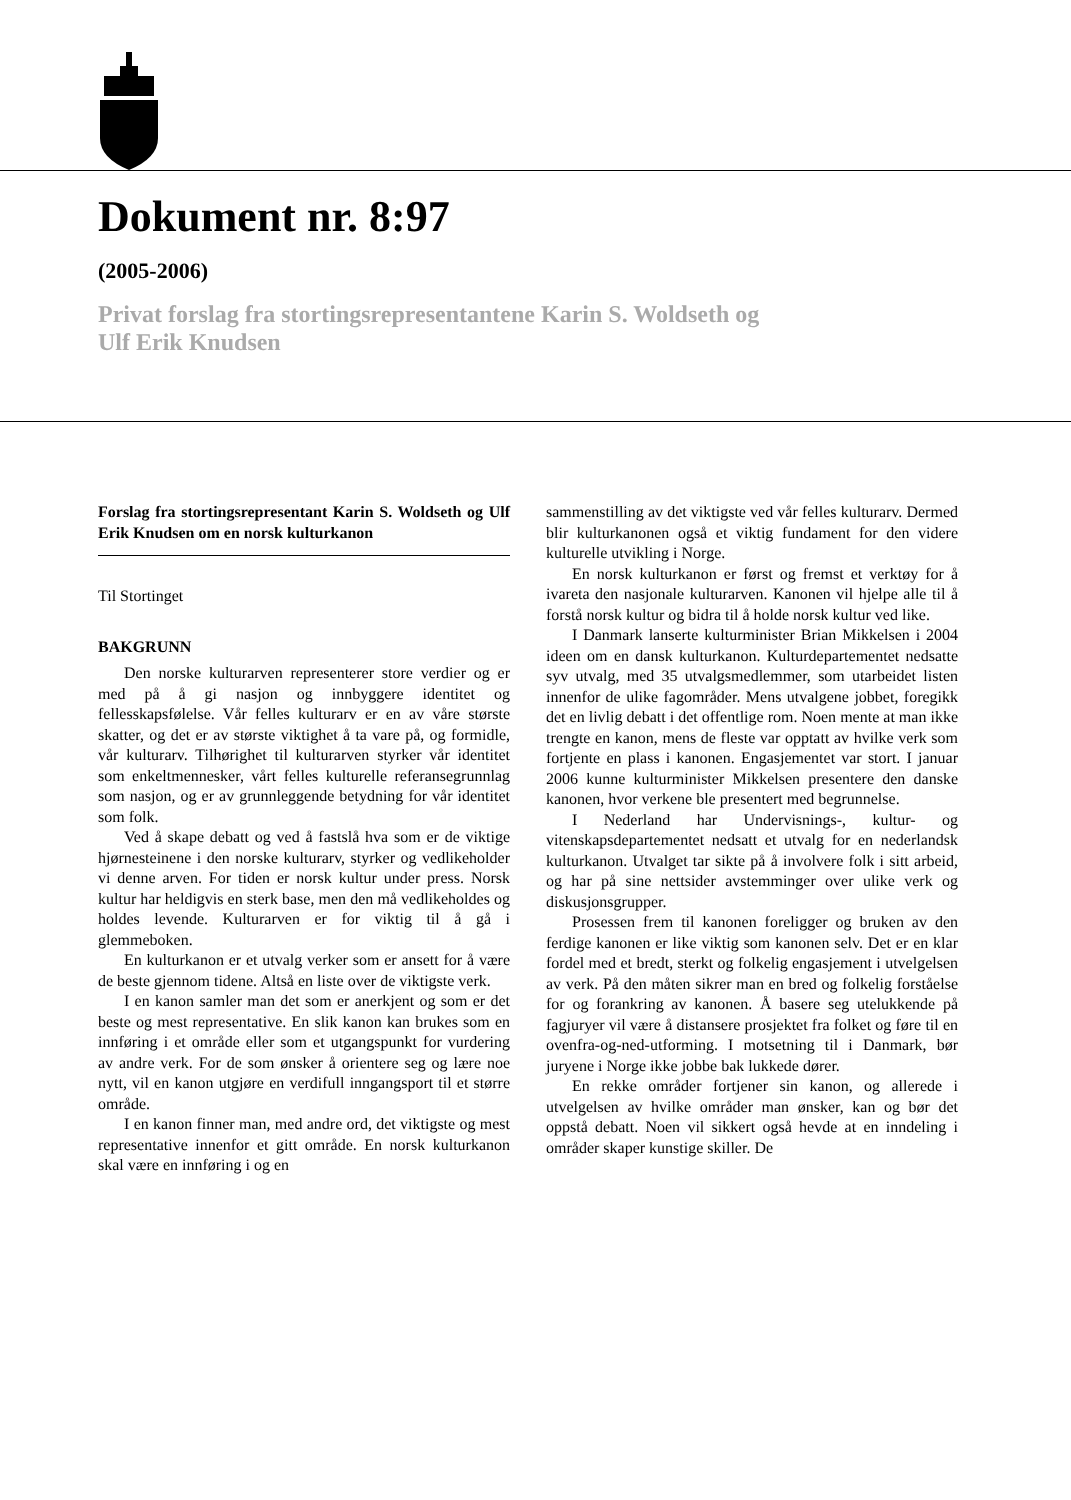Dokument nr. 8:97
(2005-2006)
Privat forslag fra stortingsrepresentantene Karin S. Woldseth og
Ulf Erik Knudsen
Forslag fra stortingsrepresentant Karin S. Woldseth og Ulf Erik Knudsen om en norsk kulturkanon
Til Stortinget
BAKGRUNN
Den norske kulturarven representerer store verdier og er med på å gi nasjon og innbyggere identitet og fellesskapsfølelse. Vår felles kulturarv er en av våre største skatter, og det er av største viktighet å ta vare på, og formidle, vår kulturarv. Tilhørighet til kulturarven styrker vår identitet som enkeltmennesker, vårt felles kulturelle referansegrunnlag som nasjon, og er av grunnleggende betydning for vår identitet som folk.
Ved å skape debatt og ved å fastslå hva som er de viktige hjørnesteinene i den norske kulturarv, styrker og vedlikeholder vi denne arven. For tiden er norsk kultur under press. Norsk kultur har heldigvis en sterk base, men den må vedlikeholdes og holdes levende. Kulturarven er for viktig til å gå i glemmeboken.
En kulturkanon er et utvalg verker som er ansett for å være de beste gjennom tidene. Altså en liste over de viktigste verk.
I en kanon samler man det som er anerkjent og som er det beste og mest representative. En slik kanon kan brukes som en innføring i et område eller som et utgangspunkt for vurdering av andre verk. For de som ønsker å orientere seg og lære noe nytt, vil en kanon utgjøre en verdifull inngangsport til et større område.
I en kanon finner man, med andre ord, det viktigste og mest representative innenfor et gitt område. En norsk kulturkanon skal være en innføring i og en
sammenstilling av det viktigste ved vår felles kulturarv. Dermed blir kulturkanonen også et viktig fundament for den videre kulturelle utvikling i Norge.
En norsk kulturkanon er først og fremst et verktøy for å ivareta den nasjonale kulturarven. Kanonen vil hjelpe alle til å forstå norsk kultur og bidra til å holde norsk kultur ved like.
I Danmark lanserte kulturminister Brian Mikkelsen i 2004 ideen om en dansk kulturkanon. Kulturdepartementet nedsatte syv utvalg, med 35 utvalgsmedlemmer, som utarbeidet listen innenfor de ulike fagområder. Mens utvalgene jobbet, foregikk det en livlig debatt i det offentlige rom. Noen mente at man ikke trengte en kanon, mens de fleste var opptatt av hvilke verk som fortjente en plass i kanonen. Engasjementet var stort. I januar 2006 kunne kulturminister Mikkelsen presentere den danske kanonen, hvor verkene ble presentert med begrunnelse.
I Nederland har Undervisnings-, kultur- og vitenskapsdepartementet nedsatt et utvalg for en nederlandsk kulturkanon. Utvalget tar sikte på å involvere folk i sitt arbeid, og har på sine nettsider avstemminger over ulike verk og diskusjonsgrupper.
Prosessen frem til kanonen foreligger og bruken av den ferdige kanonen er like viktig som kanonen selv. Det er en klar fordel med et bredt, sterkt og folkelig engasjement i utvelgelsen av verk. På den måten sikrer man en bred og folkelig forståelse for og forankring av kanonen. Å basere seg utelukkende på fagjuryer vil være å distansere prosjektet fra folket og føre til en ovenfra-og-ned-utforming. I motsetning til i Danmark, bør juryene i Norge ikke jobbe bak lukkede dører.
En rekke områder fortjener sin kanon, og allerede i utvelgelsen av hvilke områder man ønsker, kan og bør det oppstå debatt. Noen vil sikkert også hevde at en inndeling i områder skaper kunstige skiller. De